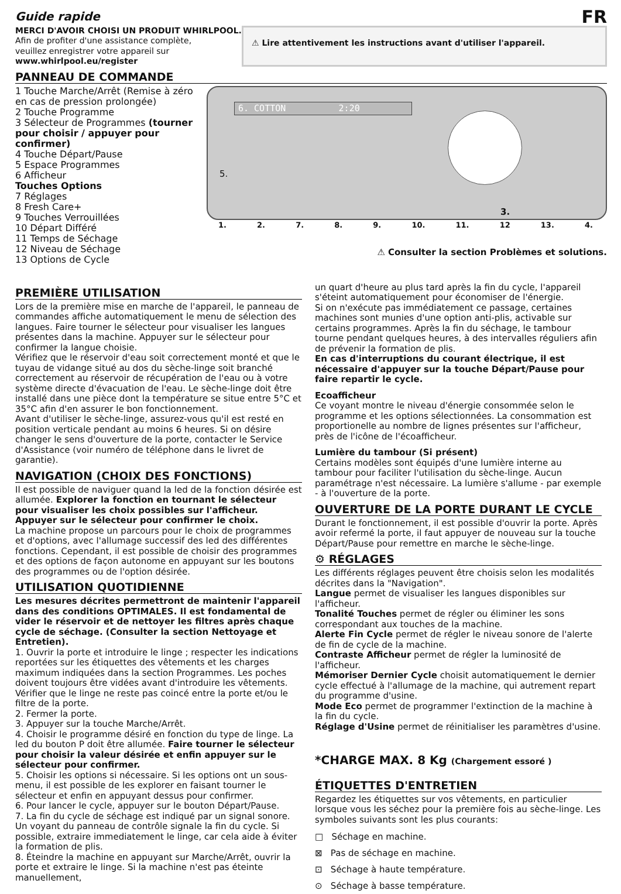Guide rapide
FR
MERCI D'AVOIR CHOISI UN PRODUIT WHIRLPOOL.
Afin de profiter d'une assistance complète,
veuillez enregistrer votre appareil sur
www.whirlpool.eu/register
⚠ Lire attentivement les instructions avant d'utiliser l'appareil.
PANNEAU DE COMMANDE
1 Touche Marche/Arrêt (Remise à zéro en cas de pression prolongée)
2 Touche Programme
3 Sélecteur de Programmes (tourner pour choisir / appuyer pour confirmer)
4 Touche Départ/Pause
5 Espace Programmes
6 Afficheur
Touches Options
7 Réglages
8 Fresh Care+
9 Touches Verrouillées
10 Départ Différé
11 Temps de Séchage
12 Niveau de Séchage
13 Options de Cycle
6. COTTON 2:20
5.
3.
1. 2. 7. 8. 9. 10. 11. 12 13. 4.
⚠ Consulter la section Problèmes et solutions.
PREMIÈRE UTILISATION
Lors de la première mise en marche de l'appareil, le panneau de commandes affiche automatiquement le menu de sélection des langues. Faire tourner le sélecteur pour visualiser les langues présentes dans la machine. Appuyer sur le sélecteur pour confirmer la langue choisie.
Vérifiez que le réservoir d'eau soit correctement monté et que le tuyau de vidange situé au dos du sèche-linge soit branché correctement au réservoir de récupération de l'eau ou à votre système directe d'évacuation de l'eau. Le sèche-linge doit être installé dans une pièce dont la température se situe entre 5°C et 35°C afin d'en assurer le bon fonctionnement.
Avant d'utiliser le sèche-linge, assurez-vous qu'il est resté en position verticale pendant au moins 6 heures. Si on désire changer le sens d'ouverture de la porte, contacter le Service d'Assistance (voir numéro de téléphone dans le livret de garantie).
NAVIGATION (CHOIX DES FONCTIONS)
Il est possible de naviguer quand la led de la fonction désirée est allumée. Explorer la fonction en tournant le sélecteur pour visualiser les choix possibles sur l'afficheur.
Appuyer sur le sélecteur pour confirmer le choix.
La machine propose un parcours pour le choix de programmes et d'options, avec l'allumage successif des led des différentes fonctions. Cependant, il est possible de choisir des programmes et des options de façon autonome en appuyant sur les boutons des programmes ou de l'option désirée.
UTILISATION QUOTIDIENNE
Les mesures décrites permettront de maintenir l'appareil dans des conditions OPTIMALES. Il est fondamental de vider le réservoir et de nettoyer les filtres après chaque cycle de séchage. (Consulter la section Nettoyage et Entretien).
1. Ouvrir la porte et introduire le linge ; respecter les indications reportées sur les étiquettes des vêtements et les charges maximum indiquées dans la section Programmes. Les poches doivent toujours être vidées avant d'introduire les vêtements. Vérifier que le linge ne reste pas coincé entre la porte et/ou le filtre de la porte.
2. Fermer la porte.
3. Appuyer sur la touche Marche/Arrêt.
4. Choisir le programme désiré en fonction du type de linge. La led du bouton P doit être allumée. Faire tourner le sélecteur pour choisir la valeur désirée et enfin appuyer sur le sélecteur pour confirmer.
5. Choisir les options si nécessaire. Si les options ont un sous-menu, il est possible de les explorer en faisant tourner le sélecteur et enfin en appuyant dessus pour confirmer.
6. Pour lancer le cycle, appuyer sur le bouton Départ/Pause.
7. La fin du cycle de séchage est indiqué par un signal sonore. Un voyant du panneau de contrôle signale la fin du cycle. Si possible, extraire immediatement le linge, car cela aide à éviter la formation de plis.
8. Éteindre la machine en appuyant sur Marche/Arrêt, ouvrir la porte et extraire le linge. Si la machine n'est pas éteinte manuellement,
un quart d'heure au plus tard après la fin du cycle, l'appareil s'éteint automatiquement pour économiser de l'énergie.
Si on n'exécute pas immédiatement ce passage, certaines machines sont munies d'une option anti-plis, activable sur certains programmes. Après la fin du séchage, le tambour tourne pendant quelques heures, à des intervalles réguliers afin de prévenir la formation de plis.
En cas d'interruptions du courant électrique, il est nécessaire d'appuyer sur la touche Départ/Pause pour faire repartir le cycle.
Ecoafficheur
Ce voyant montre le niveau d'énergie consommée selon le programme et les options sélectionnées. La consommation est proportionelle au nombre de lignes présentes sur l'afficheur, près de l'icône de l'écoafficheur.
Lumière du tambour (Si présent)
Certains modèles sont équipés d'une lumière interne au tambour pour faciliter l'utilisation du sèche-linge. Aucun paramétrage n'est nécessaire. La lumière s'allume - par exemple - à l'ouverture de la porte.
OUVERTURE DE LA PORTE DURANT LE CYCLE
Durant le fonctionnement, il est possible d'ouvrir la porte. Après avoir refermé la porte, il faut appuyer de nouveau sur la touche Départ/Pause pour remettre en marche le sèche-linge.
⚙ RÉGLAGES
Les différents réglages peuvent être choisis selon les modalités décrites dans la "Navigation".
Langue permet de visualiser les langues disponibles sur l'afficheur.
Tonalité Touches permet de régler ou éliminer les sons correspondant aux touches de la machine.
Alerte Fin Cycle permet de régler le niveau sonore de l'alerte de fin de cycle de la machine.
Contraste Afficheur permet de régler la luminosité de l'afficheur.
Mémoriser Dernier Cycle choisit automatiquement le dernier cycle effectué à l'allumage de la machine, qui autrement repart du programme d'usine.
Mode Eco permet de programmer l'extinction de la machine à la fin du cycle.
Réglage d'Usine permet de réinitialiser les paramètres d'usine.
*CHARGE MAX. 8 Kg (Chargement essoré )
ÉTIQUETTES D'ENTRETIEN
Regardez les étiquettes sur vos vêtements, en particulier lorsque vous les séchez pour la première fois au sèche-linge. Les symboles suivants sont les plus courants:
□ Séchage en machine.
⊠ Pas de séchage en machine.
⊡ Séchage à haute température.
⊙ Séchage à basse température.